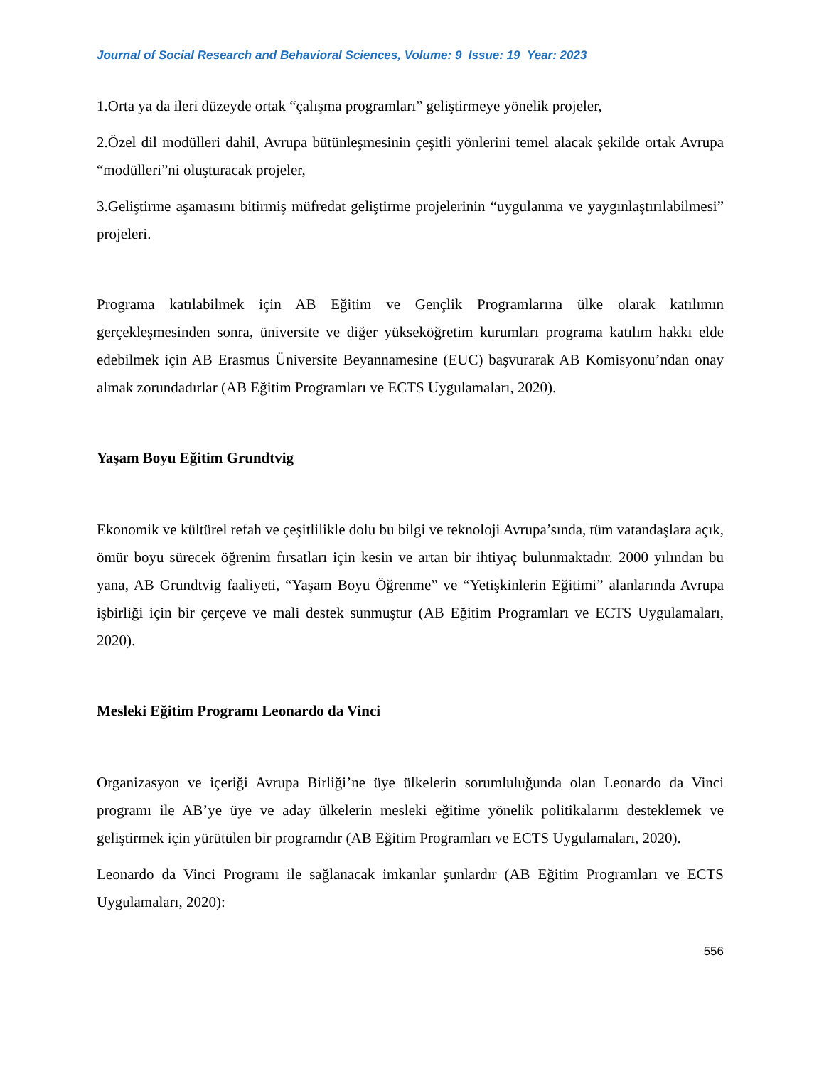Journal of Social Research and Behavioral Sciences, Volume: 9 Issue: 19 Year: 2023
1.Orta ya da ileri düzeyde ortak “çalışma programları” geliştirmeye yönelik projeler,
2.Özel dil modülleri dahil, Avrupa bütünleşmesinin çeşitli yönlerini temel alacak şekilde ortak Avrupa “modülleri”ni oluşturacak projeler,
3.Geliştirme aşamasını bitirmiş müfredat geliştirme projelerinin “uygulanma ve yaygınlaştırılabilmesi” projeleri.
Programa katılabilmek için AB Eğitim ve Gençlik Programlarına ülke olarak katılımın gerçekleşmesinden sonra, üniversite ve diğer yükseköğretim kurumları programa katılım hakkı elde edebilmek için AB Erasmus Üniversite Beyannamesine (EUC) başvurarak AB Komisyonu’ndan onay almak zorundadırlar (AB Eğitim Programları ve ECTS Uygulamaları, 2020).
Yaşam Boyu Eğitim Grundtvig
Ekonomik ve kültürel refah ve çeşitlilikle dolu bu bilgi ve teknoloji Avrupa’sında, tüm vatandaşlara açık, ömür boyu sürecek öğrenim fırsatları için kesin ve artan bir ihtiyaç bulunmaktadır. 2000 yılından bu yana, AB Grundtvig faaliyeti, “Yaşam Boyu Öğrenme” ve “Yetişkinlerin Eğitimi” alanlarında Avrupa işbirliği için bir çerçeve ve mali destek sunmuştur (AB Eğitim Programları ve ECTS Uygulamaları, 2020).
Mesleki Eğitim Programı Leonardo da Vinci
Organizasyon ve içeriği Avrupa Birliği’ne üye ülkelerin sorumluluğunda olan Leonardo da Vinci programı ile AB’ye üye ve aday ülkelerin mesleki eğitime yönelik politikalarını desteklemek ve geliştirmek için yürütülen bir programdır (AB Eğitim Programları ve ECTS Uygulamaları, 2020).
Leonardo da Vinci Programı ile sağlanacak imkanlar şunlardır (AB Eğitim Programları ve ECTS Uygulamaları, 2020):
556